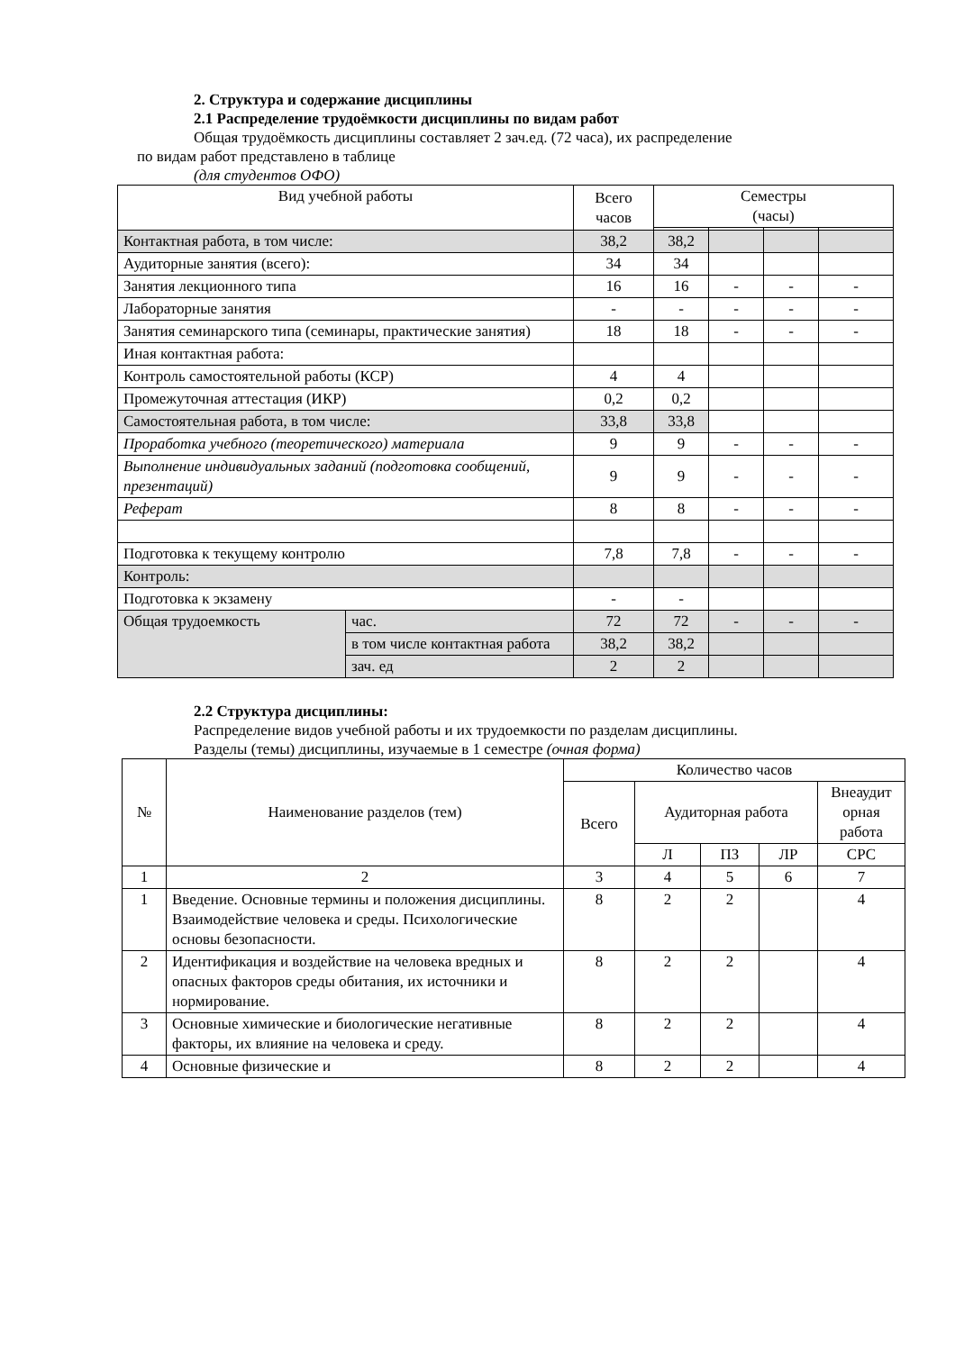2. Структура и содержание дисциплины
2.1 Распределение трудоёмкости дисциплины по видам работ
Общая трудоёмкость дисциплины составляет 2 зач.ед. (72 часа), их распределение
по видам работ представлено в таблице
(для студентов ОФО)
| Вид учебной работы | | Всего часов | Семестры (часы) | | | |
| --- | --- | --- | --- | --- | --- | --- |
| Контактная работа, в том числе: | | 38,2 | 38,2 | | | |
| Аудиторные занятия (всего): | | 34 | 34 | | | |
| Занятия лекционного типа | | 16 | 16 | - | - | - |
| Лабораторные занятия | | - | - | - | - | - |
| Занятия семинарского типа (семинары, практические занятия) | | 18 | 18 | - | - | - |
| Иная контактная работа: | | | | | | |
| Контроль самостоятельной работы (КСР) | | 4 | 4 | | | |
| Промежуточная аттестация (ИКР) | | 0,2 | 0,2 | | | |
| Самостоятельная работа, в том числе: | | 33,8 | 33,8 | | | |
| Проработка учебного (теоретического) материала | | 9 | 9 | - | - | - |
| Выполнение индивидуальных заданий (подготовка сообщений, презентаций) | | 9 | 9 | - | - | - |
| Реферат | | 8 | 8 | - | - | - |
| Подготовка к текущему контролю | | 7,8 | 7,8 | - | - | - |
| Контроль: | | | | | | |
| Подготовка к экзамену | | - | - | | | |
| Общая трудоемкость | час. | 72 | 72 | - | - | - |
| | в том числе контактная работа | 38,2 | 38,2 | | | |
| | зач. ед | 2 | 2 | | | |
2.2 Структура дисциплины:
Распределение видов учебной работы и их трудоемкости по разделам дисциплины.
Разделы (темы) дисциплины, изучаемые в 1 семестре (очная форма)
| № | Наименование разделов (тем) | Количество часов | | | | |
| --- | --- | --- | --- | --- | --- | --- |
| | | Всего | Аудиторная работа | | | Внеаудит орная работа |
| | | | Л | ПЗ | ЛР | СРС |
| 1 | 2 | 3 | 4 | 5 | 6 | 7 |
| 1 | Введение. Основные термины и положения дисциплины. Взаимодействие человека и среды. Психологические основы безопасности. | 8 | 2 | 2 | | 4 |
| 2 | Идентификация и воздействие на человека вредных и опасных факторов среды обитания, их источники и нормирование. | 8 | 2 | 2 | | 4 |
| 3 | Основные химические и биологические негативные факторы, их влияние на человека и среду. | 8 | 2 | 2 | | 4 |
| 4 | Основные физические и | 8 | 2 | 2 | | 4 |